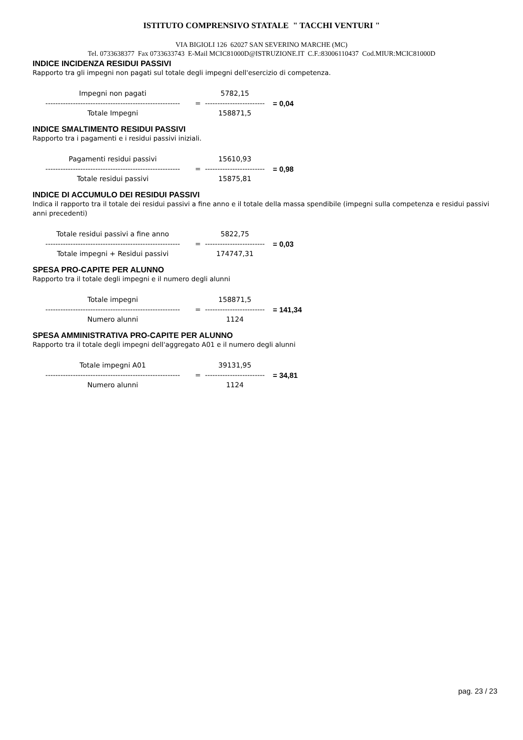ISTITUTO COMPRENSIVO STATALE " TACCHI VENTURI "
VIA BIGIOLI 126 62027 SAN SEVERINO MARCHE (MC)
Tel. 0733638377 Fax 0733633743 E-Mail MCIC81000D@ISTRUZIONE.IT C.F.:83006110437 Cod.MIUR:MCIC81000D
INDICE INCIDENZA RESIDUI PASSIVI
Rapporto tra gli impegni non pagati sul totale degli impegni dell'esercizio di competenza.
| Impegni non pagati | | 5782,15 | |
| ------------------------------------------------------ | = | ------------------------ | = 0,04 |
| Totale Impegni | | 158871,5 | |
INDICE SMALTIMENTO RESIDUI PASSIVI
Rapporto tra i pagamenti e i residui passivi iniziali.
| Pagamenti residui passivi | | 15610,93 | |
| ------------------------------------------------------ | = | ------------------------ | = 0,98 |
| Totale residui passivi | | 15875,81 | |
INDICE DI ACCUMULO DEI RESIDUI PASSIVI
Indica il rapporto tra il totale dei residui passivi a fine anno e il totale della massa spendibile (impegni sulla competenza e residui passivi anni precedenti)
| Totale residui passivi a fine anno | | 5822,75 | |
| ------------------------------------------------------ | = | ------------------------ | = 0,03 |
| Totale impegni + Residui passivi | | 174747,31 | |
SPESA PRO-CAPITE PER ALUNNO
Rapporto tra il totale degli impegni e il numero degli alunni
| Totale impegni | | 158871,5 | |
| ------------------------------------------------------ | = | ------------------------ | = 141,34 |
| Numero alunni | | 1124 | |
SPESA AMMINISTRATIVA PRO-CAPITE PER ALUNNO
Rapporto tra il totale degli impegni dell'aggregato A01 e il numero degli alunni
| Totale impegni A01 | | 39131,95 | |
| ------------------------------------------------------ | = | ------------------------ | = 34,81 |
| Numero alunni | | 1124 | |
pag. 23 / 23